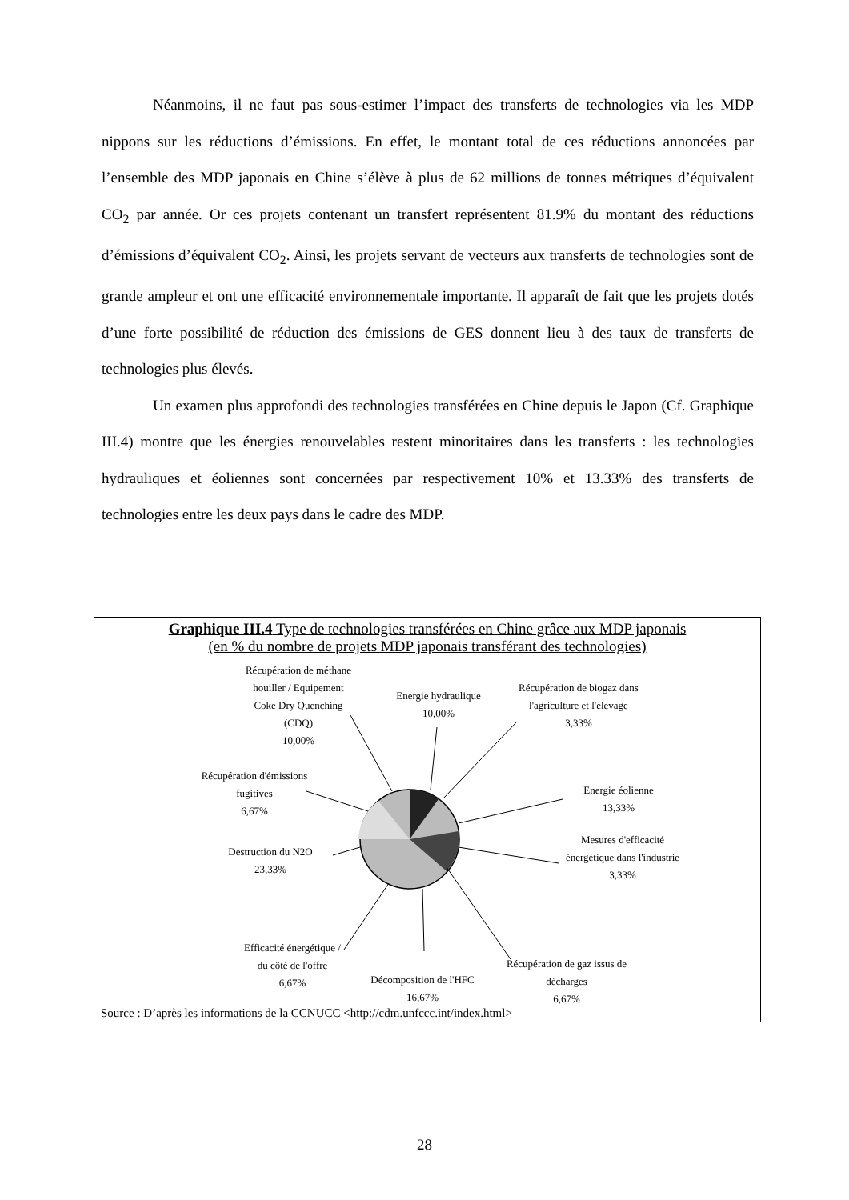Néanmoins, il ne faut pas sous-estimer l’impact des transferts de technologies via les MDP nippons sur les réductions d’émissions. En effet, le montant total de ces réductions annoncées par l’ensemble des MDP japonais en Chine s’élève à plus de 62 millions de tonnes métriques d’équivalent CO<sub>2</sub> par année. Or ces projets contenant un transfert représentent 81.9% du montant des réductions d’émissions d’équivalent CO<sub>2</sub>. Ainsi, les projets servant de vecteurs aux transferts de technologies sont de grande ampleur et ont une efficacité environnementale importante. Il apparaît de fait que les projets dotés d’une forte possibilité de réduction des émissions de GES donnent lieu à des taux de transferts de technologies plus élevés.
Un examen plus approfondi des technologies transférées en Chine depuis le Japon (Cf. Graphique III.4) montre que les énergies renouvelables restent minoritaires dans les transferts : les technologies hydrauliques et éoliennes sont concernées par respectivement 10% et 13.33% des transferts de technologies entre les deux pays dans le cadre des MDP.
Graphique III.4 Type de technologies transférées en Chine grâce aux MDP japonais
(en % du nombre de projets MDP japonais transférant des technologies)
Récupération de méthane houiller / Equipement Coke Dry Quenching (CDQ)
10,00%
Energie hydraulique
10,00%
Récupération de biogaz dans l'agriculture et l'élevage
3,33%
Récupération d'émissions fugitives
6,67%
Energie éolienne
13,33%
Destruction du N2O
23,33%
Mesures d'efficacité énergétique dans l'industrie
3,33%
Efficacité énergétique / du côté de l'offre
6,67%
Décomposition de l'HFC
16,67%
Récupération de gaz issus de décharges
6,67%
Source : D’après les informations de la CCNUCC <http://cdm.unfccc.int/index.html>
28